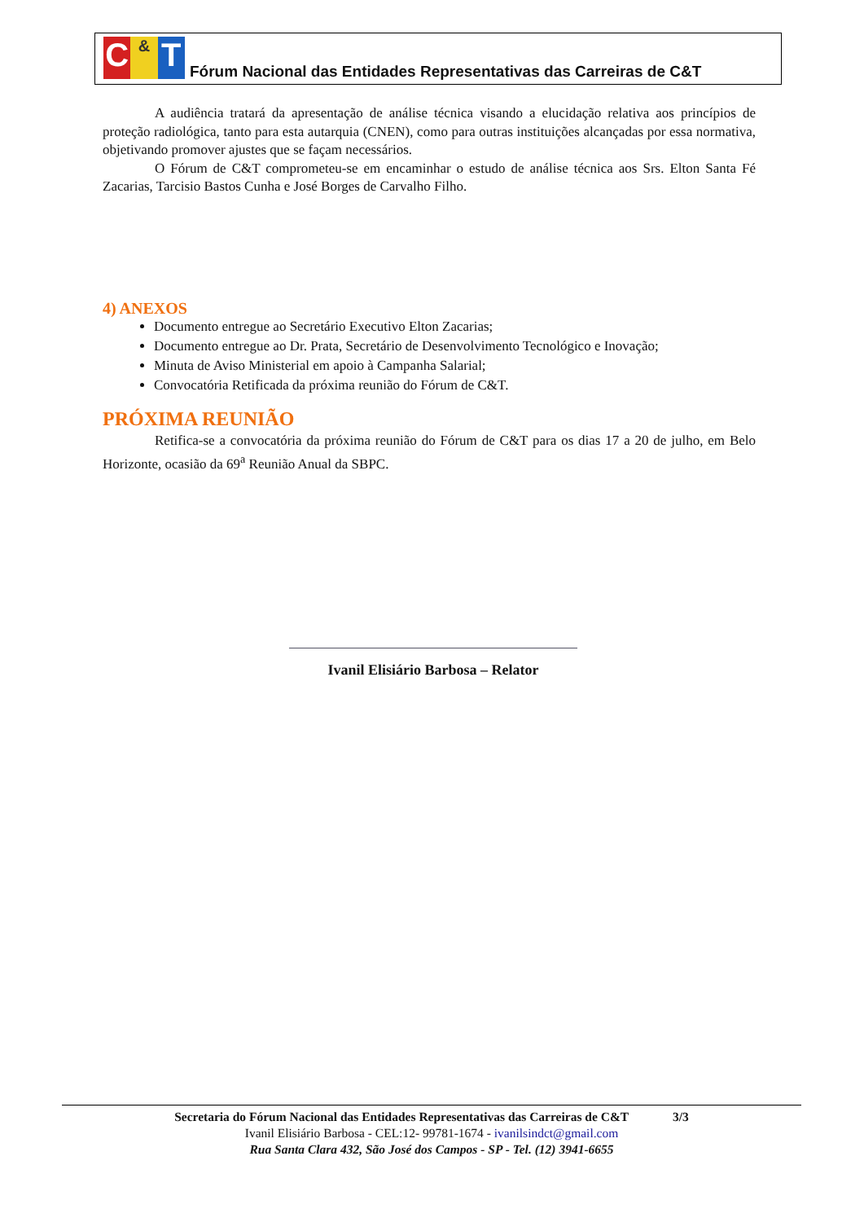C & T
Fórum Nacional das Entidades Representativas das Carreiras de C&T
A audiência tratará da apresentação de análise técnica visando a elucidação relativa aos princípios de proteção radiológica, tanto para esta autarquia (CNEN), como para outras instituições alcançadas por essa normativa, objetivando promover ajustes que se façam necessários.
O Fórum de C&T comprometeu-se em encaminhar o estudo de análise técnica aos Srs. Elton Santa Fé Zacarias, Tarcisio Bastos Cunha e José Borges de Carvalho Filho.
4) ANEXOS
Documento entregue ao Secretário Executivo Elton Zacarias;
Documento entregue ao Dr. Prata, Secretário de Desenvolvimento Tecnológico e Inovação;
Minuta de Aviso Ministerial em apoio à Campanha Salarial;
Convocatória Retificada da próxima reunião do Fórum de C&T.
PRÓXIMA REUNIÃO
Retifica-se a convocatória da próxima reunião do Fórum de C&T para os dias 17 a 20 de julho, em Belo Horizonte, ocasião da 69<sup>a</sup> Reunião Anual da SBPC.
Ivanil Elisiário Barbosa – Relator
Secretaria do Fórum Nacional das Entidades Representativas das Carreiras de C&T 3/3
Ivanil Elisiário Barbosa - CEL:12- 99781-1674 - ivanilsindct@gmail.com
Rua Santa Clara 432, São José dos Campos - SP - Tel. (12) 3941-6655